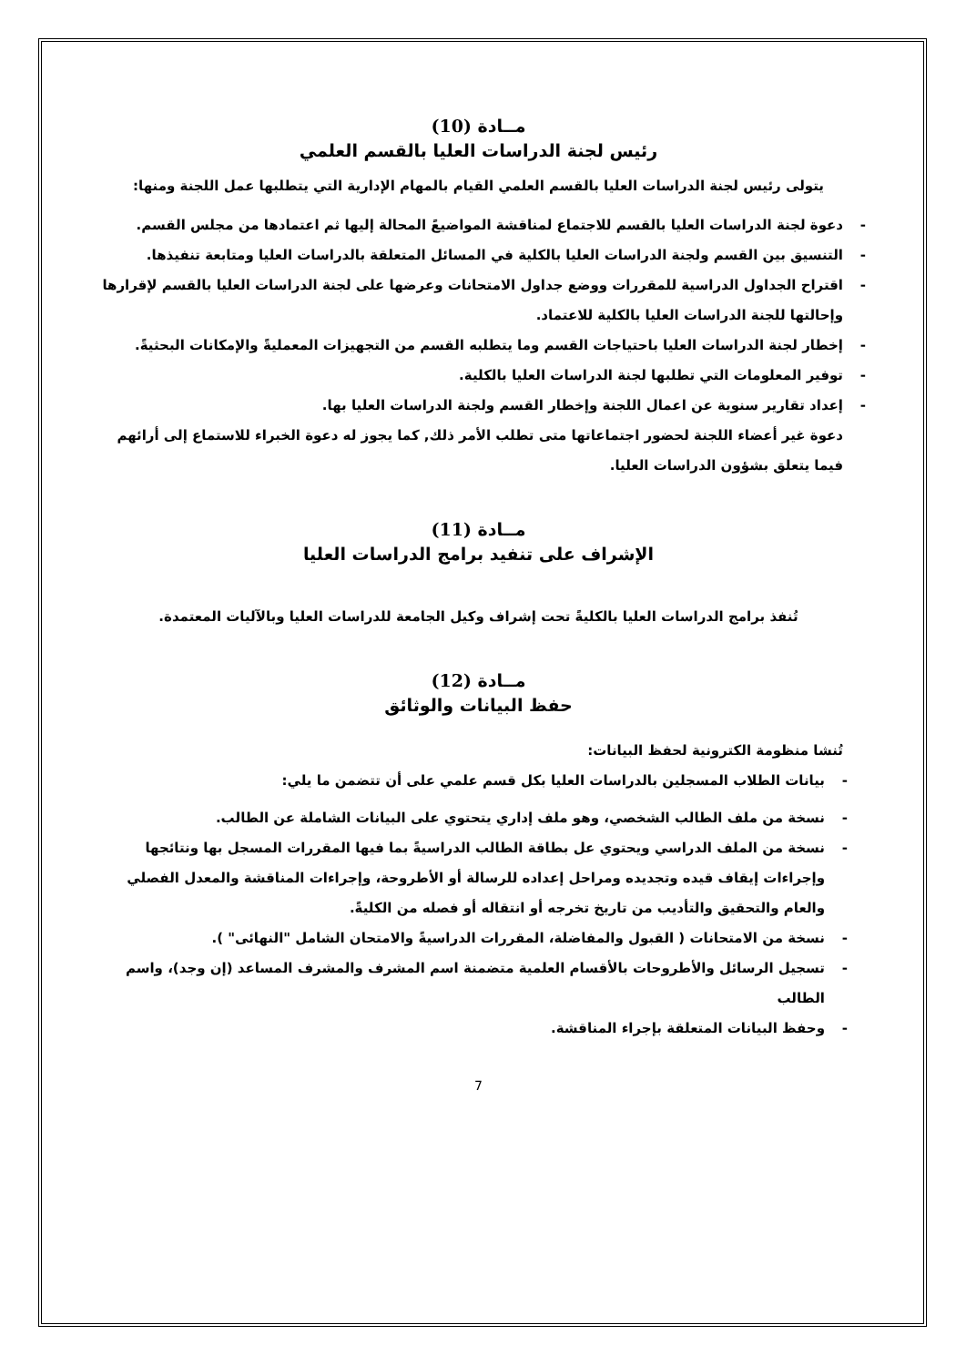مــادة (10)
رئيس لجنة الدراسات العليا بالقسم العلمي
يتولى رئيس لجنة الدراسات العليا بالقسم العلمي القيام بالمهام الإدارية التي يتطلبها عمل اللجنة ومنها:
- دعوة لجنة الدراسات العليا بالقسم للاجتماع لمناقشة المواضيعً المحالة إليها ثم اعتمادها من مجلس القسم.
- التنسيق بين القسم ولجنة الدراسات العليا بالكلية في المسائل المتعلقة بالدراسات العليا ومتابعة تنفيذها.
- اقتراح الجداول الدراسية للمقررات ووضع جداول الامتحانات وعرضها على لجنة الدراسات العليا بالقسم لإقرارها وإحالتها للجنة الدراسات العليا بالكلية للاعتماد.
- إخطار لجنة الدراسات العليا باحتياجات القسم وما يتطلبه القسم من التجهيزات المعمليةً والإمكانات البحثيةً.
- توفير المعلومات التي تطلبها لجنة الدراسات العليا بالكلية.
- إعداد تقارير سنوية عن اعمال اللجنة وإخطار القسم ولجنة الدراسات العليا بها.
دعوة غير أعضاء اللجنة لحضور اجتماعاتها متى تطلب الأمر ذلك, كما يجوز له دعوة الخبراء للاستماع إلى أرائهم فيما يتعلق بشؤون الدراسات العليا.
مــادة (11)
الإشراف على تنفيد برامج الدراسات العليا
تُنفذ برامج الدراسات العليا بالكليةً تحت إشراف وكيل الجامعة للدراسات العليا وبالآليات المعتمدة.
مــادة (12)
حفظ البيانات والوثائق
تُنشا منظومة الكترونية لحفظ البيانات:
- بيانات الطلاب المسجلين بالدراسات العليا بكل قسم علمي على أن تتضمن ما يلي:
- نسخة من ملف الطالب الشخصي، وهو ملف إداري يتحتوي على البيانات الشاملة عن الطالب.
- نسخة من الملف الدراسي ويحتوي عل بطاقة الطالب الدراسيةً بما فيها المقررات المسجل بها ونتائجها وإجراءات إيقاف قيده وتجديده ومراحل إعداده للرسالة أو الأطروحة، وإجراءات المناقشة والمعدل الفصلي والعام والتحقيق والتأديب من تاريخ تخرجه أو انتقاله أو فصله من الكليةً.
- نسخة من الامتحانات ( القبول والمفاضلة، المقررات الدراسيةً والامتحان الشامل "النهائى" ).
- تسجيل الرسائل والأطروحات بالأقسام العلمية متضمنة اسم المشرف والمشرف المساعد (إن وجد)، واسم الطالب
- وحفظ البيانات المتعلقة بإجراء المناقشة.
7